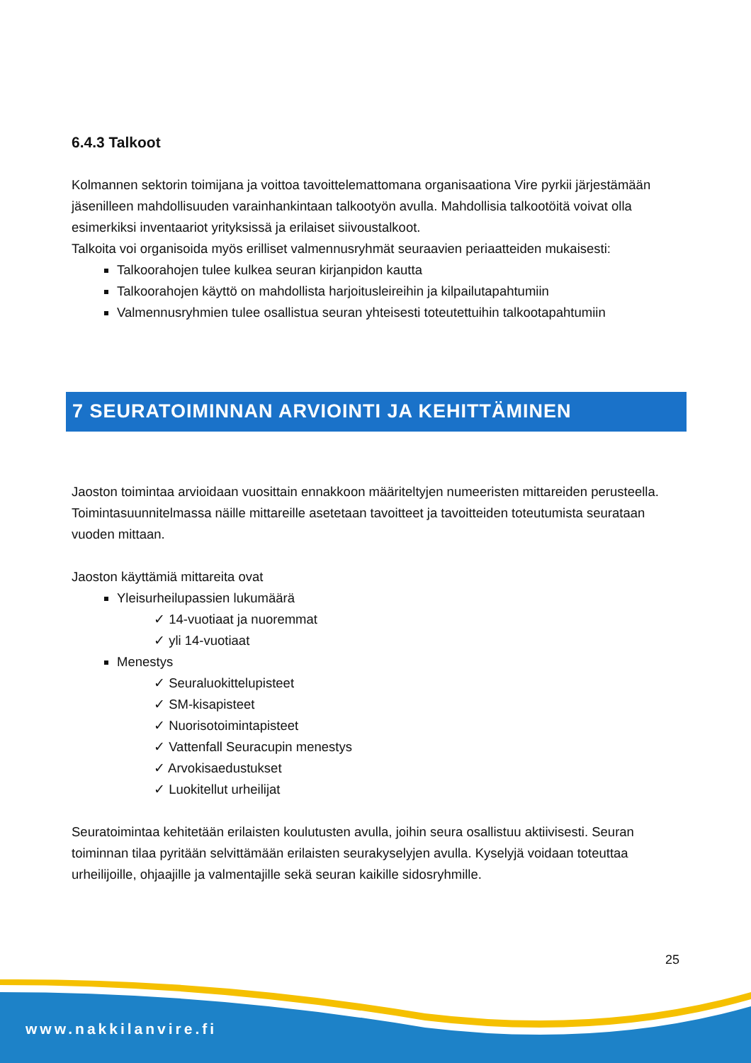6.4.3 Talkoot
Kolmannen sektorin toimijana ja voittoa tavoittelemattomana organisaationa Vire pyrkii järjestä­mään jäsenilleen mahdollisuuden varainhankintaan talkootyön avulla. Mahdollisia talkootöitä voi­vat olla esimerkiksi inventaariot yrityksissä ja erilaiset siivoustalkoot.
Talkoita voi organisoida myös erilliset valmennusryhmät seuraavien periaatteiden mukaisesti:
Talkoorahojen tulee kulkea seuran kirjanpidon kautta
Talkoorahojen käyttö on mahdollista harjoitusleireihin ja kilpailutapahtumiin
Valmennusryhmien tulee osallistua seuran yhteisesti toteutettuihin talkootapahtumiin
7 SEURATOIMINNAN ARVIOINTI JA KEHITTÄMINEN
Jaoston toimintaa arvioidaan vuosittain ennakkoon määriteltyjen numeeristen mittareiden perus­teella. Toimintasuunnitelmassa näille mittareille asetetaan tavoitteet ja tavoitteiden toteutumista seurataan vuoden mittaan.
Jaoston käyttämiä mittareita ovat
Yleisurheilupassien lukumäärä
✓ 14-vuotiaat ja nuoremmat
✓ yli 14-vuotiaat
Menestys
✓ Seuraluokittelupisteet
✓ SM-kisapisteet
✓ Nuorisotoimintapisteet
✓ Vattenfall Seuracupin menestys
✓ Arvokisaedustukset
✓ Luokitellut urheilijat
Seuratoimintaa kehitetään erilaisten koulutusten avulla, joihin seura osallistuu aktiivisesti. Seuran toiminnan tilaa pyritään selvittämään erilaisten seurakyselyjen avulla. Kyselyjä voidaan toteuttaa urheilijoille, ohjaajille ja valmentajille sekä seuran kaikille sidosryhmille.
25
www.nakkilanvire.fi